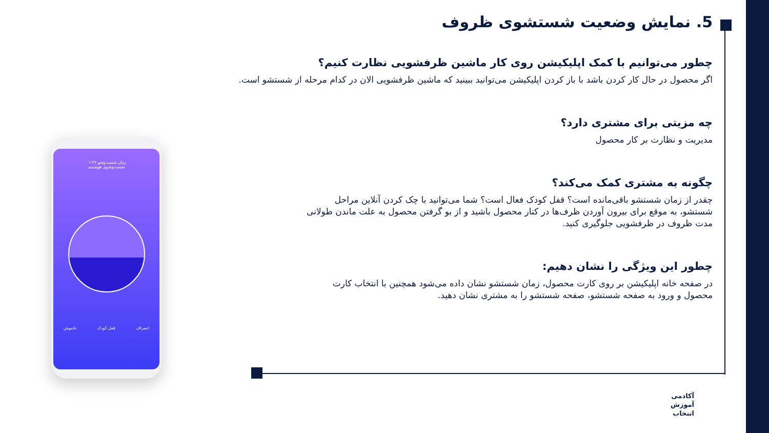5. نمایش وضعیت شستشوی ظروف
چطور می‌توانیم با کمک اپلیکیشن روی کار ماشین ظرفشویی نظارت کنیم؟
اگر محصول در حال کار کردن باشد با باز کردن اپلیکیشن می‌توانید ببینید که ماشین ظرفشویی الان در کدام مرحله از شستشو است.
چه مزیتی برای مشتری دارد؟
مدیریت و نظارت بر کار محصول
چگونه به مشتری کمک می‌کند؟
چقدر از زمان شستشو باقی‌مانده است؟ قفل کودک فعال است؟ شما می‌توانید با چک کردن آنلاین مراحل شستشو، به موقع برای بیرون آوردن ظرف‌ها در کنار محصول باشید و از بو گرفتن محصول به علت ماندن طولانی مدت ظروف در ظرفشویی جلوگیری کنید.
چطور این ویژگی را نشان دهیم:
در صفحه خانه اپلیکیشن بر روی کارت محصول، زمان شستشو نشان داده می‌شود همچنین با انتخاب کارت محصول و ورود به صفحه شستشو، صفحه شستشو را به مشتری نشان دهید.
زمان شست‌وشو ۰۱:۴۶
شست‌وشوی هوشمند
انصراف قفل کودک خاموش
آکادمی
آموزش
انتخاب